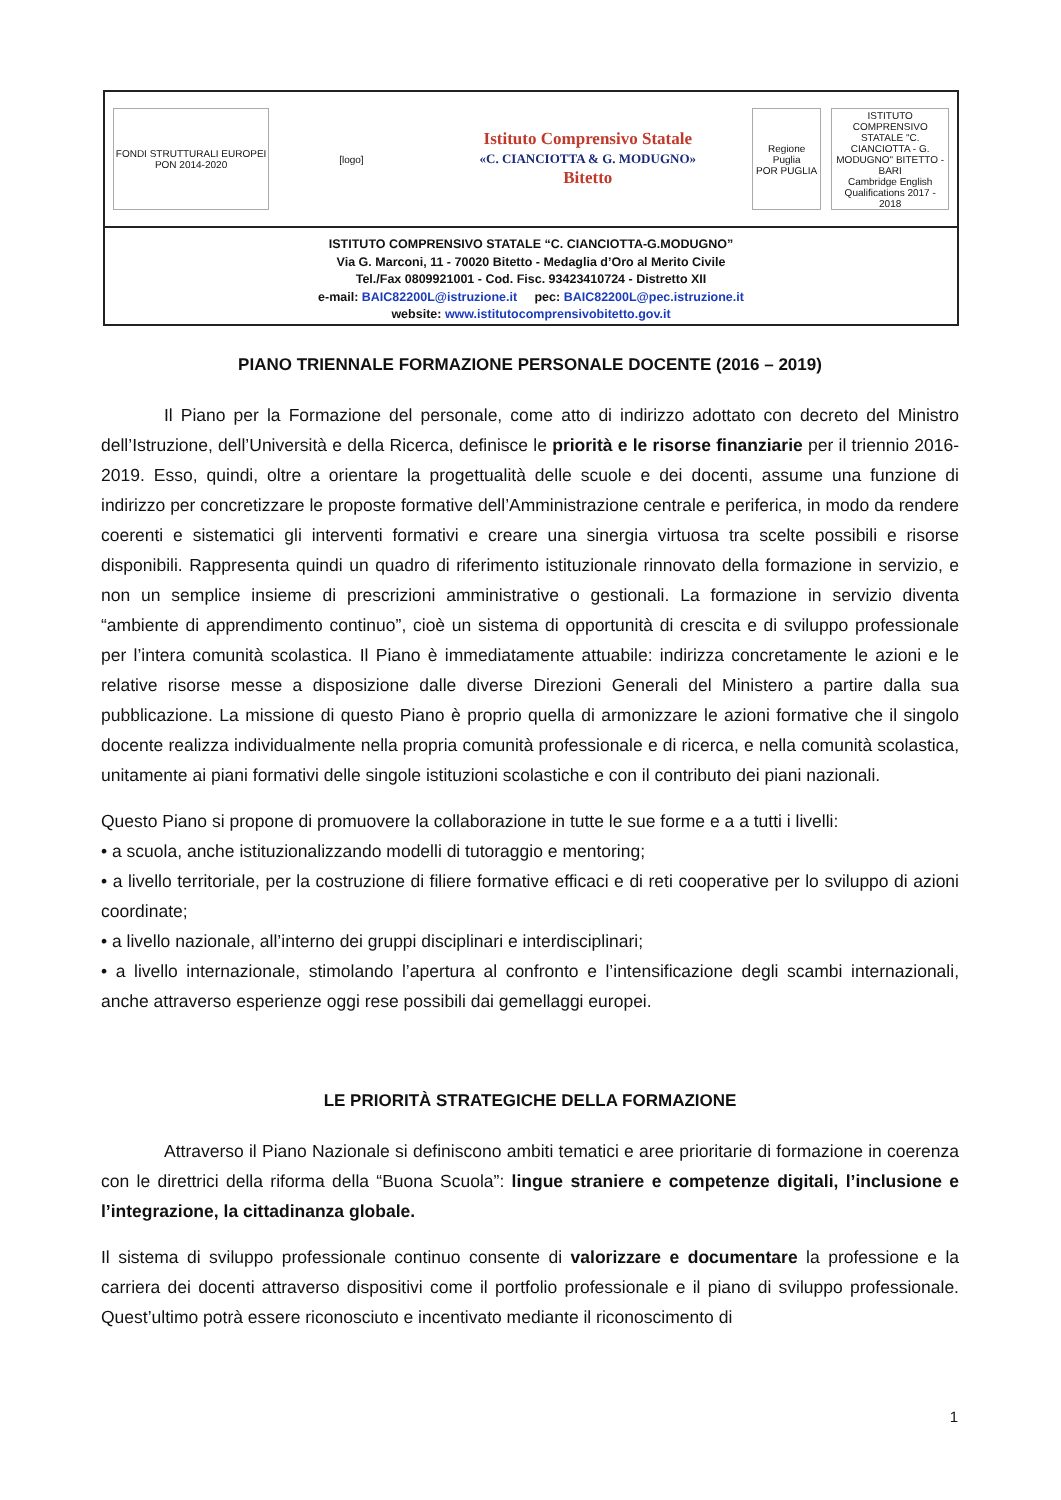FONDI STRUTTURALI EUROPEI PON 2014-2020
[logo]
Istituto Comprensivo Statale
«C. CIANCIOTTA & G. MODUGNO»
Bitetto
Regione Puglia
POR PUGLIA
ISTITUTO COMPRENSIVO STATALE "C. CIANCIOTTA - G. MODUGNO" BITETTO - BARI
Cambridge English Qualifications 2017 - 2018
ISTITUTO COMPRENSIVO STATALE “C. CIANCIOTTA-G.MODUGNO”
Via G. Marconi, 11 - 70020 Bitetto - Medaglia d’Oro al Merito Civile
Tel./Fax 0809921001 - Cod. Fisc. 93423410724 - Distretto XII
e-mail: BAIC82200L@istruzione.it pec: BAIC82200L@pec.istruzione.it
website: www.istitutocomprensivobitetto.gov.it
PIANO TRIENNALE FORMAZIONE PERSONALE DOCENTE (2016 – 2019)
Il Piano per la Formazione del personale, come atto di indirizzo adottato con decreto del Ministro dell’Istruzione, dell’Università e della Ricerca, definisce le priorità e le risorse finanziarie per il triennio 2016-2019. Esso, quindi, oltre a orientare la progettualità delle scuole e dei docenti, assume una funzione di indirizzo per concretizzare le proposte formative dell’Amministrazione centrale e periferica, in modo da rendere coerenti e sistematici gli interventi formativi e creare una sinergia virtuosa tra scelte possibili e risorse disponibili. Rappresenta quindi un quadro di riferimento istituzionale rinnovato della formazione in servizio, e non un semplice insieme di prescrizioni amministrative o gestionali. La formazione in servizio diventa “ambiente di apprendimento continuo”, cioè un sistema di opportunità di crescita e di sviluppo professionale per l’intera comunità scolastica. Il Piano è immediatamente attuabile: indirizza concretamente le azioni e le relative risorse messe a disposizione dalle diverse Direzioni Generali del Ministero a partire dalla sua pubblicazione. La missione di questo Piano è proprio quella di armonizzare le azioni formative che il singolo docente realizza individualmente nella propria comunità professionale e di ricerca, e nella comunità scolastica, unitamente ai piani formativi delle singole istituzioni scolastiche e con il contributo dei piani nazionali.
Questo Piano si propone di promuovere la collaborazione in tutte le sue forme e a a tutti i livelli:
• a scuola, anche istituzionalizzando modelli di tutoraggio e mentoring;
• a livello territoriale, per la costruzione di filiere formative efficaci e di reti cooperative per lo sviluppo di azioni coordinate;
• a livello nazionale, all’interno dei gruppi disciplinari e interdisciplinari;
• a livello internazionale, stimolando l’apertura al confronto e l’intensificazione degli scambi internazionali, anche attraverso esperienze oggi rese possibili dai gemellaggi europei.
LE PRIORITÀ STRATEGICHE DELLA FORMAZIONE
Attraverso il Piano Nazionale si definiscono ambiti tematici e aree prioritarie di formazione in coerenza con le direttrici della riforma della “Buona Scuola”: lingue straniere e competenze digitali, l’inclusione e l’integrazione, la cittadinanza globale.
Il sistema di sviluppo professionale continuo consente di valorizzare e documentare la professione e la carriera dei docenti attraverso dispositivi come il portfolio professionale e il piano di sviluppo professionale. Quest’ultimo potrà essere riconosciuto e incentivato mediante il riconoscimento di
1